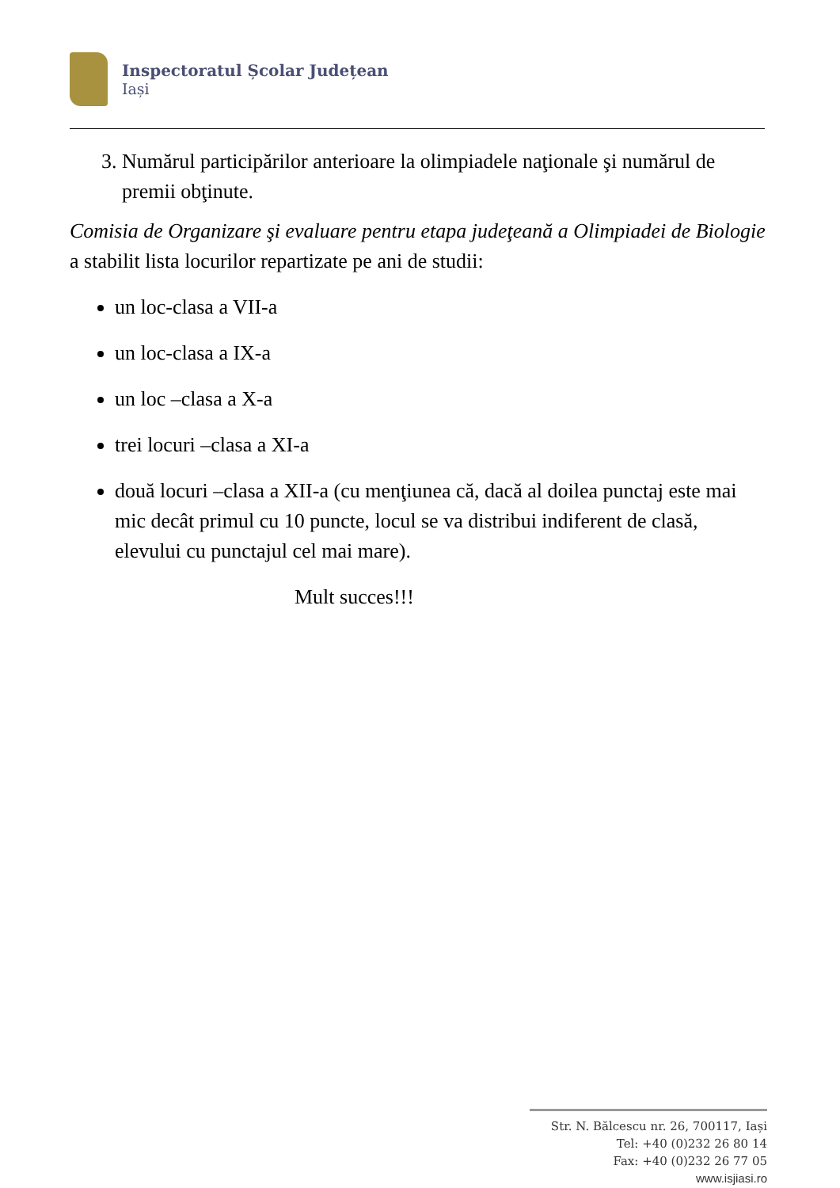Inspectoratul Școlar Județean
Iași
3. Numărul participărilor anterioare la olimpiadele naţionale şi numărul de premii obţinute.
Comisia de Organizare şi evaluare pentru etapa judeţeană a Olimpiadei de Biologie a stabilit lista locurilor repartizate pe ani de studii:
un loc-clasa a VII-a
un loc-clasa a IX-a
un loc –clasa a X-a
trei locuri –clasa a XI-a
două locuri –clasa a XII-a (cu menţiunea că, dacă al doilea punctaj este mai mic decât primul cu 10 puncte, locul se va distribui indiferent de clasă, elevului cu punctajul cel mai mare).
Mult succes!!!
Str. N. Bălcescu nr. 26, 700117, Iași
Tel: +40 (0)232 26 80 14
Fax: +40 (0)232 26 77 05
www.isjiasi.ro